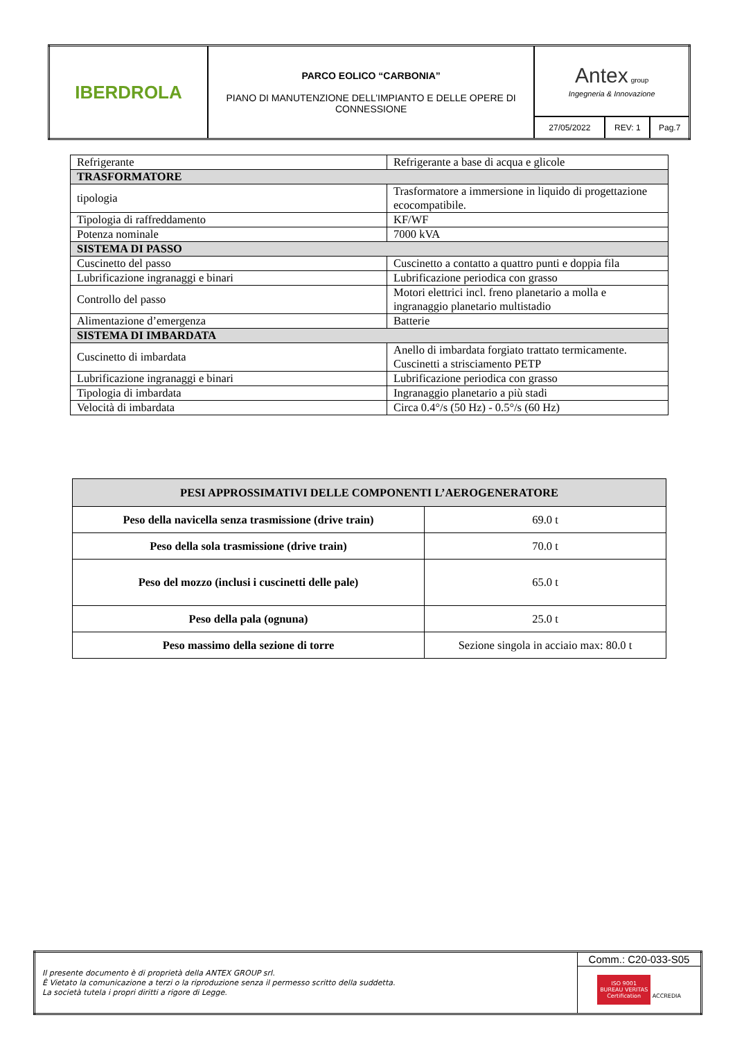| IBERDROLA | PARCO EOLICO “CARBONIA” PIANO DI MANUTENZIONE DELL’IMPIANTO E DELLE OPERE DI CONNESSIONE | Antex group Ingegneria & Innovazione | | |
| | | 27/05/2022 | REV: 1 | Pag.7 |
| Refrigerante | Refrigerante a base di acqua e glicole |
| TRASFORMATORE | |
| tipologia | Trasformatore a immersione in liquido di progettazione ecocompatibile. |
| Tipologia di raffreddamento | KF/WF |
| Potenza nominale | 7000 kVA |
| SISTEMA DI PASSO | |
| Cuscinetto del passo | Cuscinetto a contatto a quattro punti e doppia fila |
| Lubrificazione ingranaggi e binari | Lubrificazione periodica con grasso |
| Controllo del passo | Motori elettrici incl. freno planetario a molla e ingranaggio planetario multistadio |
| Alimentazione d’emergenza | Batterie |
| SISTEMA DI IMBARDATA | |
| Cuscinetto di imbardata | Anello di imbardata forgiato trattato termicamente. Cuscinetti a strisciamento PETP |
| Lubrificazione ingranaggi e binari | Lubrificazione periodica con grasso |
| Tipologia di imbardata | Ingranaggio planetario a più stadi |
| Velocità di imbardata | Circa 0.4°/s (50 Hz) - 0.5°/s (60 Hz) |
| PESI APPROSSIMATIVI DELLE COMPONENTI L’AEROGENERATORE | |
| --- | --- |
| Peso della navicella senza trasmissione (drive train) | 69.0 t |
| Peso della sola trasmissione (drive train) | 70.0 t |
| Peso del mozzo (inclusi i cuscinetti delle pale) | 65.0 t |
| Peso della pala (ognuna) | 25.0 t |
| Peso massimo della sezione di torre | Sezione singola in acciaio max: 80.0 t |
| Il presente documento è di proprietà della ANTEX GROUP srl. È Vietato la comunicazione a terzi o la riproduzione senza il permesso scritto della suddetta. La società tutela i propri diritti a rigore di Legge. | Comm.: C20-033-S05 |
| | ISO 9001 BUREAU VERITAS Certification ACCREDIA |